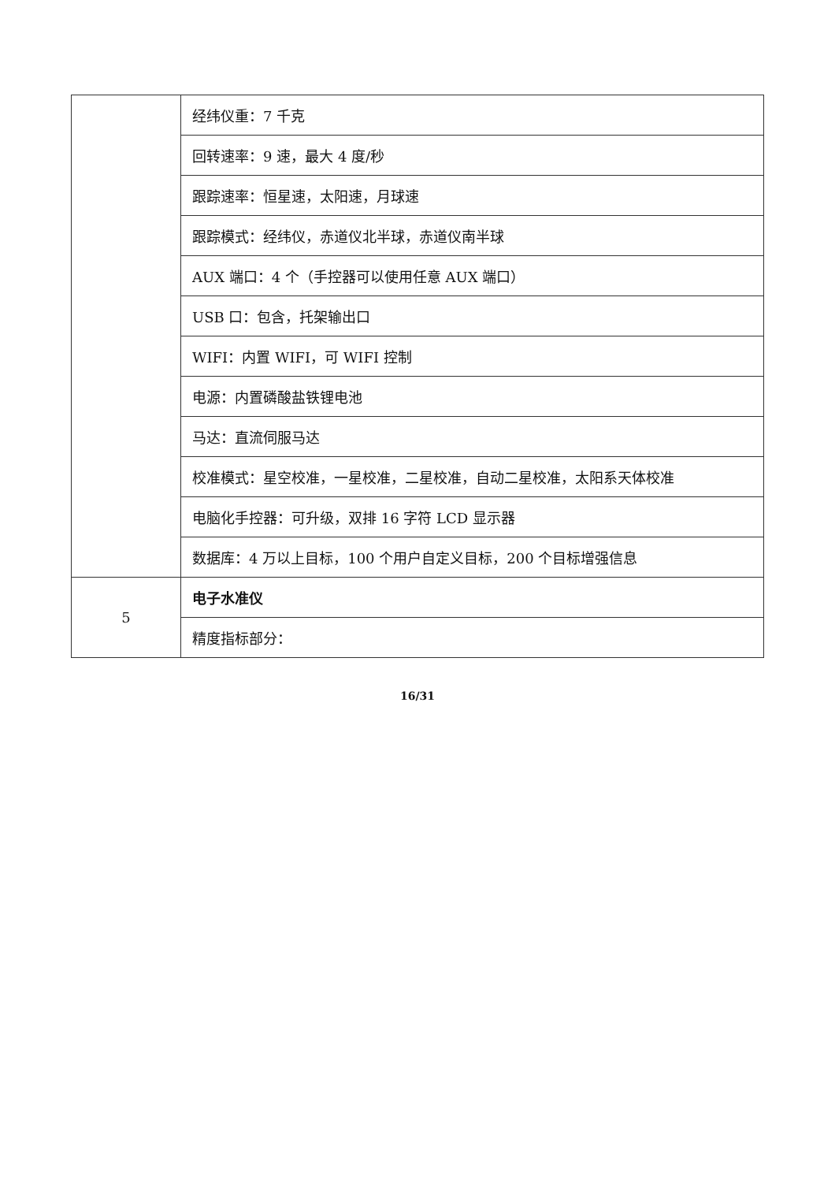| | 经纬仪重：7 千克 |
| | 回转速率：9 速，最大 4 度/秒 |
| | 跟踪速率：恒星速，太阳速，月球速 |
| | 跟踪模式：经纬仪，赤道仪北半球，赤道仪南半球 |
| | AUX 端口：4 个（手控器可以使用任意 AUX 端口） |
| | USB 口：包含，托架输出口 |
| | WIFI：内置 WIFI，可 WIFI 控制 |
| | 电源：内置磷酸盐铁锂电池 |
| | 马达：直流伺服马达 |
| | 校准模式：星空校准，一星校准，二星校准，自动二星校准，太阳系天体校准 |
| | 电脑化手控器：可升级，双排 16 字符 LCD 显示器 |
| | 数据库：4 万以上目标，100 个用户自定义目标，200 个目标增强信息 |
| 5 | 电子水准仪 |
| | 精度指标部分： |
16/31